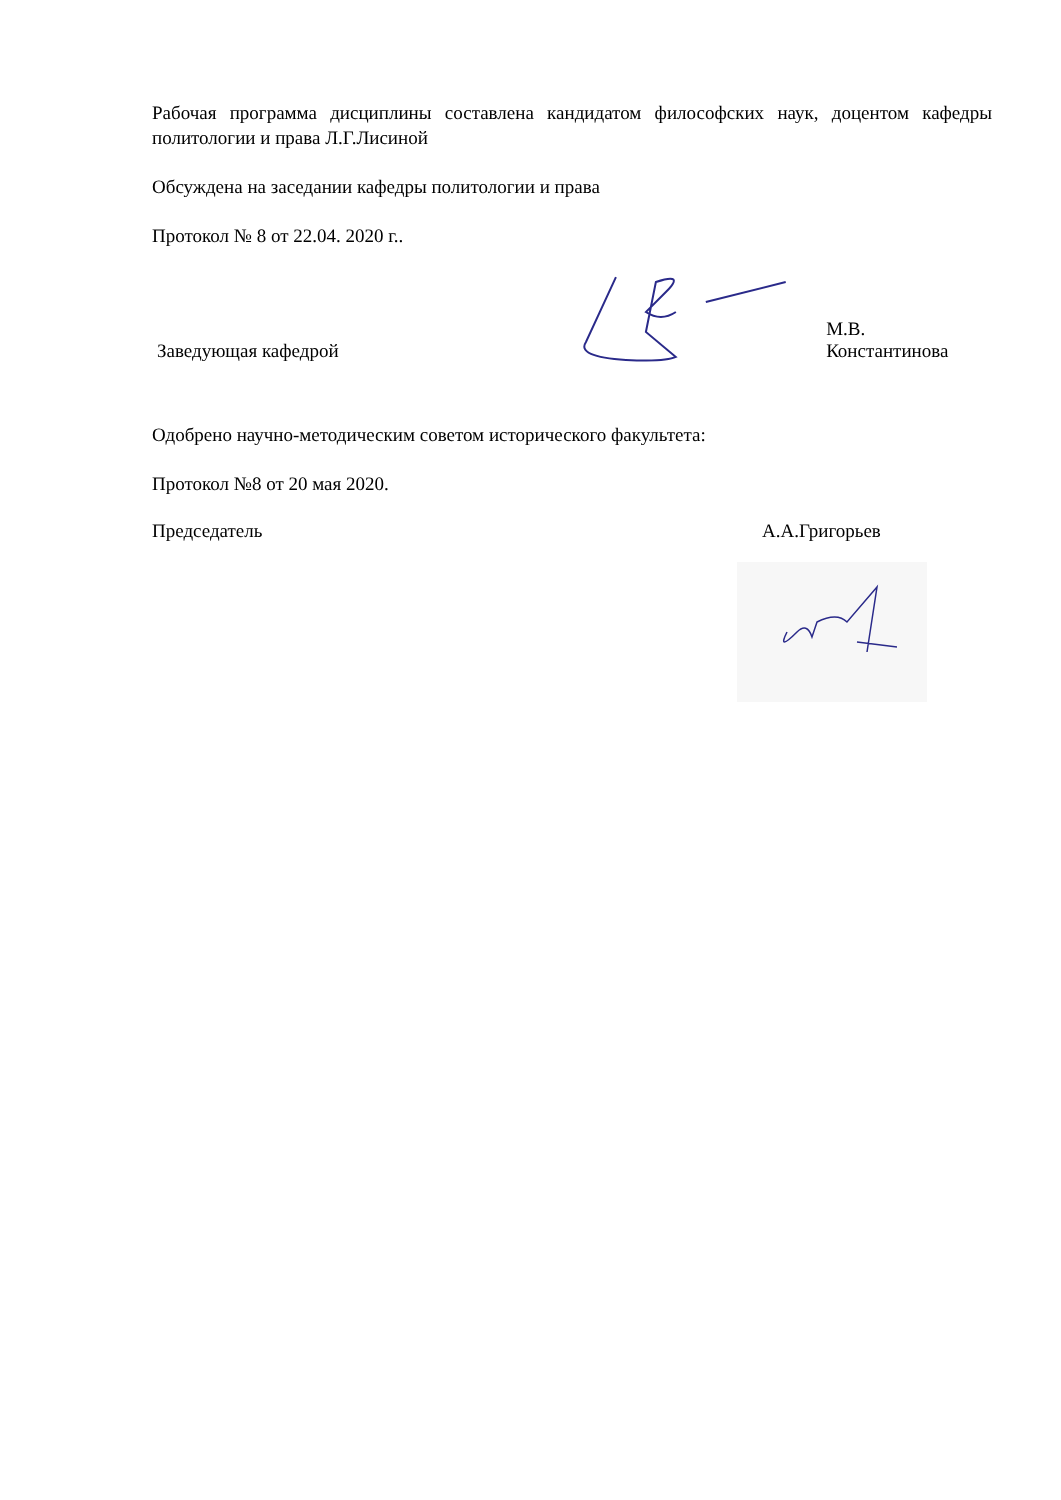Рабочая программа дисциплины составлена кандидатом философских наук, доцентом кафедры политологии и права Л.Г.Лисиной
Обсуждена на заседании кафедры политологии и права
Протокол № 8 от 22.04. 2020 г..
Заведующая кафедрой М.В. Константинова
Одобрено научно-методическим советом исторического факультета:
Протокол №8 от 20 мая 2020.
Председатель А.А.Григорьев